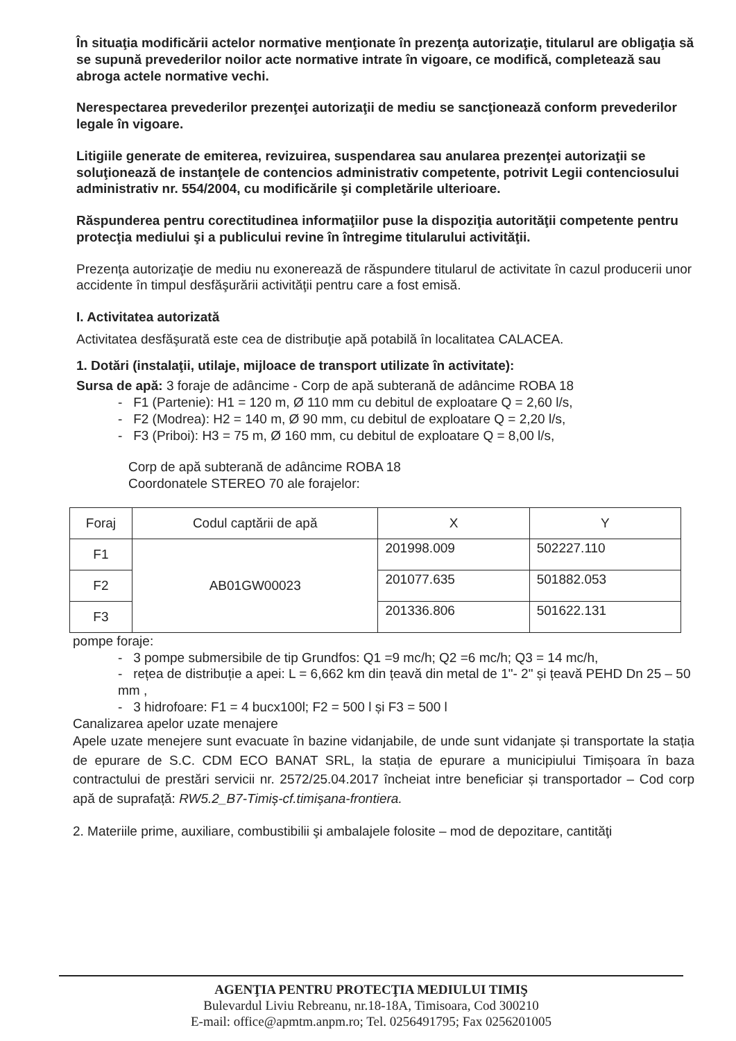În situaţia modificării actelor normative menţionate în prezenţa autorizaţie, titularul are obligaţia să se supună prevederilor noilor acte normative intrate în vigoare, ce modifică, completează sau abroga actele normative vechi.
Nerespectarea prevederilor prezenţei autorizaţii de mediu se sancţionează conform prevederilor legale în vigoare.
Litigiile generate de emiterea, revizuirea, suspendarea sau anularea prezenţei autorizaţii se soluţionează de instanţele de contencios administrativ competente, potrivit Legii contenciosului administrativ nr. 554/2004, cu modificările şi completările ulterioare.
Răspunderea pentru corectitudinea informaţiilor puse la dispoziţia autorităţii competente pentru protecţia mediului şi a publicului revine în întregime titularului activităţii.
Prezenţa autorizaţie de mediu nu exonerează de răspundere titularul de activitate în cazul producerii unor accidente în timpul desfăşurării activităţii pentru care a fost emisă.
I. Activitatea autorizată
Activitatea desfăşurată este cea de distribuţie apă potabilă în localitatea CALACEA.
1. Dotări (instalaţii, utilaje, mijloace de transport utilizate în activitate):
Sursa de apă: 3 foraje de adâncime - Corp de apă subterană de adâncime ROBA 18
- F1 (Partenie): H1 = 120 m, Ø 110 mm cu debitul de exploatare Q = 2,60 l/s,
- F2 (Modrea): H2 = 140 m, Ø 90 mm, cu debitul de exploatare Q = 2,20 l/s,
- F3 (Priboi): H3 = 75 m, Ø 160 mm, cu debitul de exploatare Q = 8,00 l/s,
Corp de apă subterană de adâncime ROBA 18
Coordonatele STEREO 70 ale forajelor:
| Foraj | Codul captării de apă | X | Y |
| --- | --- | --- | --- |
| F1 | AB01GW00023 | 201998.009 | 502227.110 |
| F2 | | 201077.635 | 501882.053 |
| F3 | | 201336.806 | 501622.131 |
pompe foraje:
- 3 pompe submersibile de tip Grundfos: Q1 =9 mc/h; Q2 =6 mc/h; Q3 = 14 mc/h,
- rețea de distribuție a apei: L = 6,662 km din țeavă din metal de 1"- 2" și țeavă PEHD Dn 25 – 50 mm ,
- 3 hidrofoare: F1 = 4 bucx100l; F2 = 500 l și F3 = 500 l
Canalizarea apelor uzate menajere
Apele uzate menejere sunt evacuate în bazine vidanjabile, de unde sunt vidanjate și transportate la stația de epurare de S.C. CDM ECO BANAT SRL, la stația de epurare a municipiului Timișoara în baza contractului de prestări servicii nr. 2572/25.04.2017 încheiat intre beneficiar și transportador – Cod corp apă de suprafață: RW5.2_B7-Timiș-cf.timișana-frontiera.
2. Materiile prime, auxiliare, combustibilii şi ambalajele folosite – mod de depozitare, cantităţi
AGENŢIA PENTRU PROTECŢIA MEDIULUI TIMIŞ
Bulevardul Liviu Rebreanu, nr.18-18A, Timisoara, Cod 300210
E-mail: office@apmtm.anpm.ro; Tel. 0256491795; Fax 0256201005